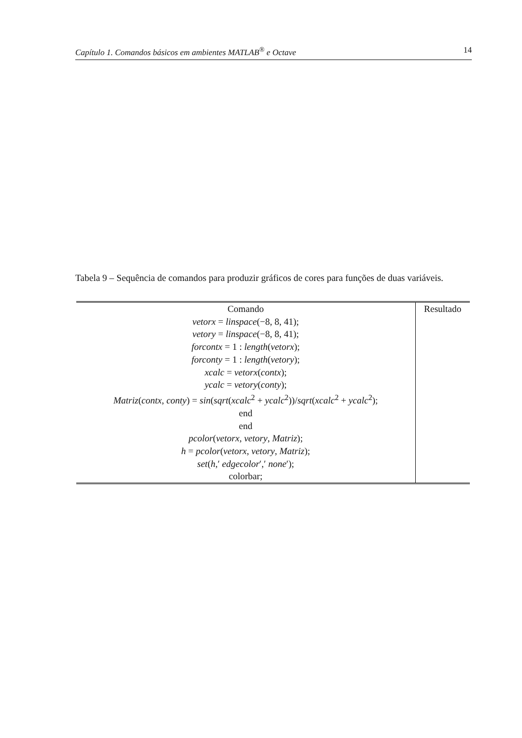Capítulo 1. Comandos básicos em ambientes MATLAB<sup>®</sup> e Octave 14
Tabela 9 – Sequência de comandos para produzir gráficos de cores para funções de duas variáveis.
| Comando | Resultado |
| --- | --- |
| vetorx = linspace (−8, 8, 41); | |
| vetory = linspace (−8, 8, 41); | |
| forcontx = 1 : length ( vetorx ); | |
| forconty = 1 : length ( vetory ); | |
| xcalc = vetorx ( contx ); | |
| ycalc = vetory ( conty ); | |
| Matriz ( contx , conty ) = sin ( sqrt ( xcalc<sup>2</sup> + ycalc<sup>2</sup>))/ sqrt ( xcalc<sup>2</sup> + ycalc<sup>2</sup>); | |
| end | |
| end | |
| pcolor ( vetorx , vetory , Matriz ); | |
| h = pcolor ( vetorx , vetory , Matriz ); | |
| set ( h ,′ edgecolor ′,′ none ′); | |
| colorbar; | |